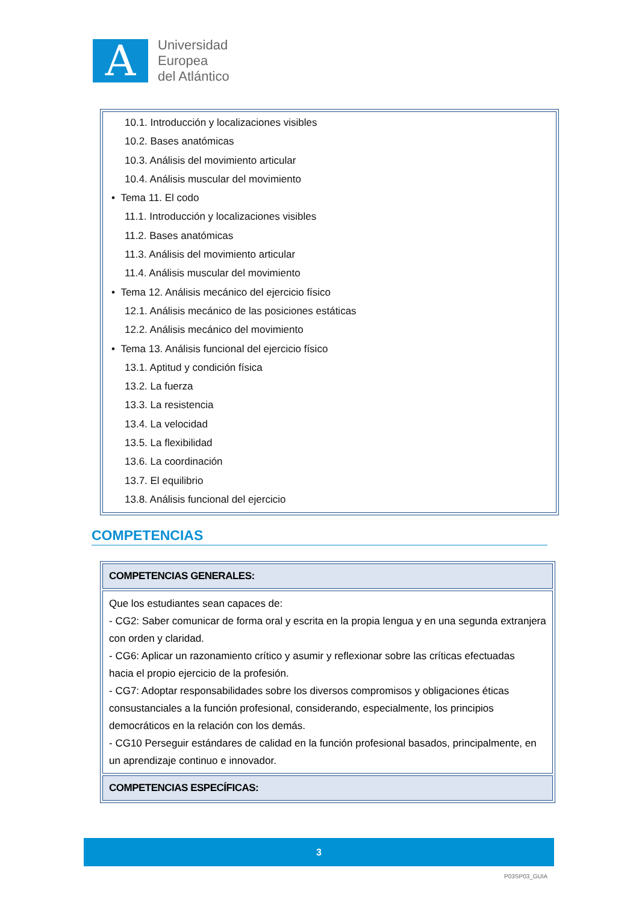A
Universidad
Europea
del Atlántico
10.1. Introducción y localizaciones visibles
10.2. Bases anatómicas
10.3. Análisis del movimiento articular
10.4. Análisis muscular del movimiento
• Tema 11. El codo
11.1. Introducción y localizaciones visibles
11.2. Bases anatómicas
11.3. Análisis del movimiento articular
11.4. Análisis muscular del movimiento
• Tema 12. Análisis mecánico del ejercicio físico
12.1. Análisis mecánico de las posiciones estáticas
12.2. Análisis mecánico del movimiento
• Tema 13. Análisis funcional del ejercicio físico
13.1. Aptitud y condición física
13.2. La fuerza
13.3. La resistencia
13.4. La velocidad
13.5. La flexibilidad
13.6. La coordinación
13.7. El equilibrio
13.8. Análisis funcional del ejercicio
COMPETENCIAS
| COMPETENCIAS GENERALES: |
| Que los estudiantes sean capaces de: - CG2: Saber comunicar de forma oral y escrita en la propia lengua y en una segunda extranjera con orden y claridad. - CG6: Aplicar un razonamiento crítico y asumir y reflexionar sobre las críticas efectuadas hacia el propio ejercicio de la profesión. - CG7: Adoptar responsabilidades sobre los diversos compromisos y obligaciones éticas consustanciales a la función profesional, considerando, especialmente, los principios democráticos en la relación con los demás. - CG10 Perseguir estándares de calidad en la función profesional basados, principalmente, en un aprendizaje continuo e innovador. |
| COMPETENCIAS ESPECÍFICAS: |
3
P03SP03_GUIA